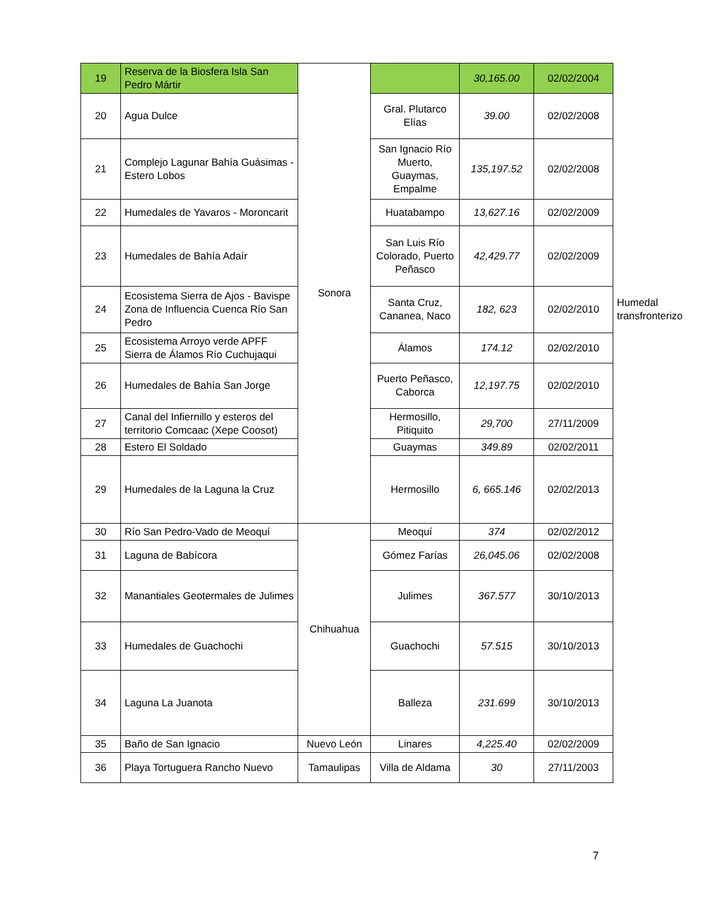| 19 | Reserva de la Biosfera Isla San Pedro Mártir | Sonora | | 30,165.00 | 02/02/2004 | |
| 20 | Agua Dulce | | Gral. Plutarco Elías | 39.00 | 02/02/2008 | |
| 21 | Complejo Lagunar Bahía Guásimas - Estero Lobos | | San Ignacio Río Muerto, Guaymas, Empalme | 135,197.52 | 02/02/2008 | |
| 22 | Humedales de Yavaros - Moroncarit | | Huatabampo | 13,627.16 | 02/02/2009 | |
| 23 | Humedales de Bahía Adaír | | San Luis Río Colorado, Puerto Peñasco | 42,429.77 | 02/02/2009 | |
| 24 | Ecosistema Sierra de Ajos - Bavispe Zona de Influencia Cuenca Río San Pedro | | Santa Cruz, Cananea, Naco | 182, 623 | 02/02/2010 | Humedal transfronterizo |
| 25 | Ecosistema Arroyo verde APFF Sierra de Álamos Río Cuchujaqui | | Álamos | 174.12 | 02/02/2010 | |
| 26 | Humedales de Bahía San Jorge | | Puerto Peñasco, Caborca | 12,197.75 | 02/02/2010 | |
| 27 | Canal del Infiernillo y esteros del territorio Comcaac (Xepe Coosot) | | Hermosillo, Pitiquito | 29,700 | 27/11/2009 | |
| 28 | Estero El Soldado | | Guaymas | 349.89 | 02/02/2011 | |
| 29 | Humedales de la Laguna la Cruz | | Hermosillo | 6, 665.146 | 02/02/2013 | |
| 30 | Río San Pedro-Vado de Meoquí | Chihuahua | Meoquí | 374 | 02/02/2012 | |
| 31 | Laguna de Babícora | | Gómez Farías | 26,045.06 | 02/02/2008 | |
| 32 | Manantiales Geotermales de Julimes | | Julimes | 367.577 | 30/10/2013 | |
| 33 | Humedales de Guachochi | | Guachochi | 57.515 | 30/10/2013 | |
| 34 | Laguna La Juanota | | Balleza | 231.699 | 30/10/2013 | |
| 35 | Baño de San Ignacio | Nuevo León | Linares | 4,225.40 | 02/02/2009 | |
| 36 | Playa Tortuguera Rancho Nuevo | Tamaulipas | Villa de Aldama | 30 | 27/11/2003 | |
7